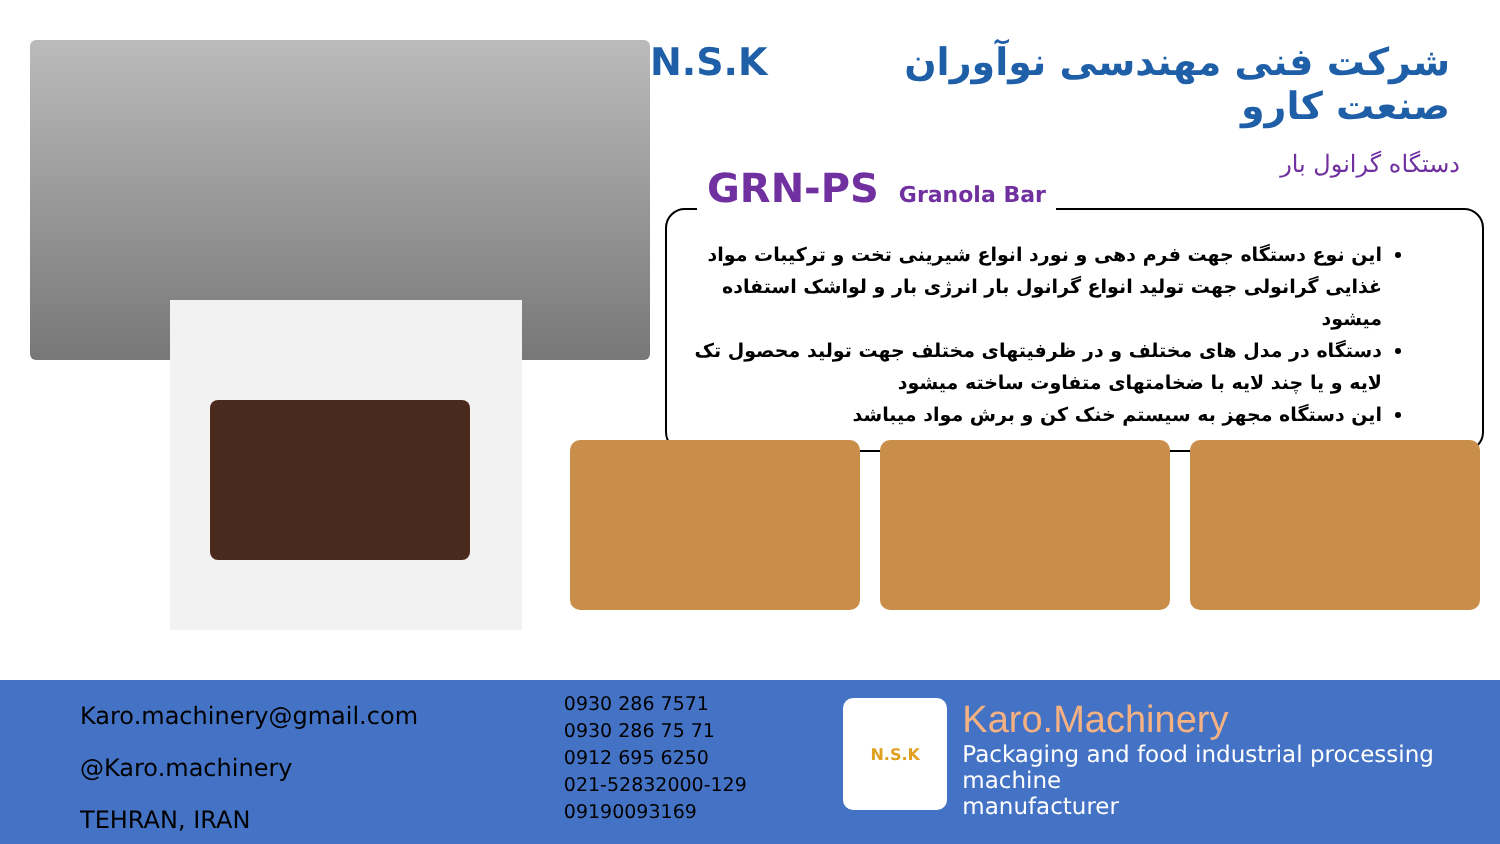N.S.K شرکت فنی مهندسی نوآوران صنعت کارو
دستگاه گرانول بار
GRN-PS Granola Bar
این نوع دستگاه جهت فرم دهی و نورد انواع شیرینی تخت و ترکیبات مواد غذایی گرانولی جهت تولید انواع گرانول بار انرژی بار و لواشک استفاده میشود
دستگاه در مدل های مختلف و در ظرفیتهای مختلف جهت تولید محصول تک لایه و یا چند لایه با ضخامتهای متفاوت ساخته میشود
این دستگاه مجهز به سیستم خنک کن و برش مواد میباشد
Karo.machinery@gmail.com
@Karo.machinery
TEHRAN, IRAN
0930 286 7571
0930 286 75 71
0912 695 6250
021-52832000-129
09190093169
N.S.K
Karo.Machinery
Packaging and food industrial processing machine
manufacturer